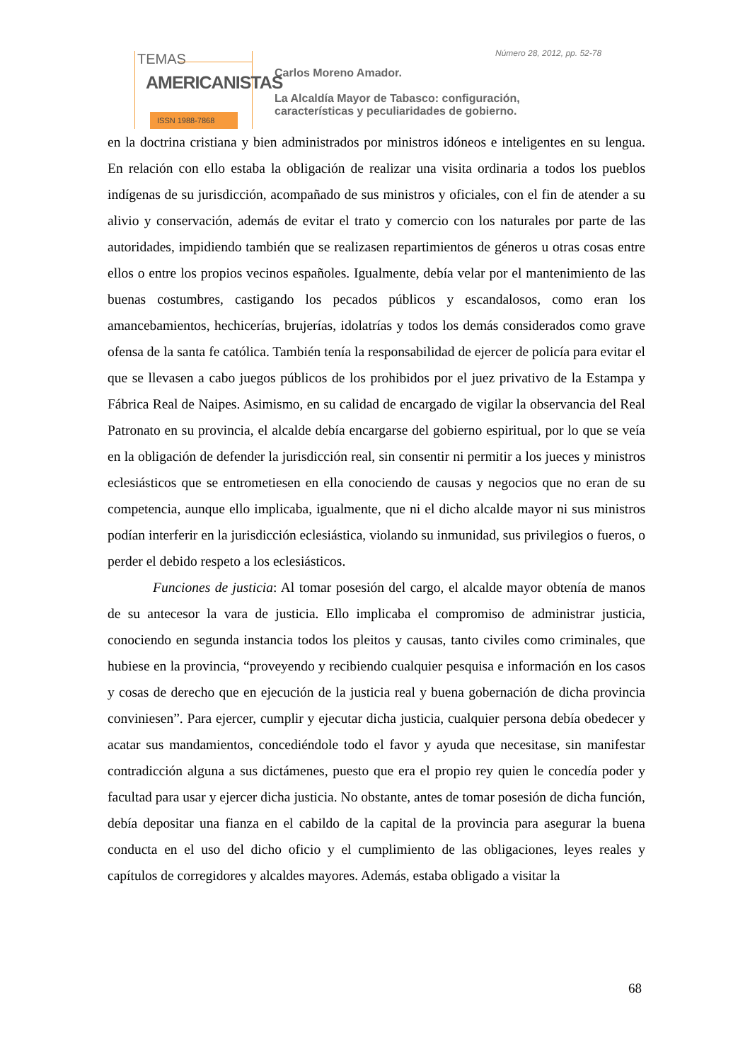TEMAS
AMERICANISTAS
ISSN 1988-7868
Número 28, 2012, pp. 52-78
Carlos Moreno Amador.
La Alcaldía Mayor de Tabasco: configuración,
características y peculiaridades de gobierno.
en la doctrina cristiana y bien administrados por ministros idóneos e inteligentes en su lengua. En relación con ello estaba la obligación de realizar una visita ordinaria a todos los pueblos indígenas de su jurisdicción, acompañado de sus ministros y oficiales, con el fin de atender a su alivio y conservación, además de evitar el trato y comercio con los naturales por parte de las autoridades, impidiendo también que se realizasen repartimientos de géneros u otras cosas entre ellos o entre los propios vecinos españoles. Igualmente, debía velar por el mantenimiento de las buenas costumbres, castigando los pecados públicos y escandalosos, como eran los amancebamientos, hechicerías, brujerías, idolatrías y todos los demás considerados como grave ofensa de la santa fe católica. También tenía la responsabilidad de ejercer de policía para evitar el que se llevasen a cabo juegos públicos de los prohibidos por el juez privativo de la Estampa y Fábrica Real de Naipes. Asimismo, en su calidad de encargado de vigilar la observancia del Real Patronato en su provincia, el alcalde debía encargarse del gobierno espiritual, por lo que se veía en la obligación de defender la jurisdicción real, sin consentir ni permitir a los jueces y ministros eclesiásticos que se entrometiesen en ella conociendo de causas y negocios que no eran de su competencia, aunque ello implicaba, igualmente, que ni el dicho alcalde mayor ni sus ministros podían interferir en la jurisdicción eclesiástica, violando su inmunidad, sus privilegios o fueros, o perder el debido respeto a los eclesiásticos.
Funciones de justicia: Al tomar posesión del cargo, el alcalde mayor obtenía de manos de su antecesor la vara de justicia. Ello implicaba el compromiso de administrar justicia, conociendo en segunda instancia todos los pleitos y causas, tanto civiles como criminales, que hubiese en la provincia, “proveyendo y recibiendo cualquier pesquisa e información en los casos y cosas de derecho que en ejecución de la justicia real y buena gobernación de dicha provincia conviniesen”. Para ejercer, cumplir y ejecutar dicha justicia, cualquier persona debía obedecer y acatar sus mandamientos, concediéndole todo el favor y ayuda que necesitase, sin manifestar contradicción alguna a sus dictámenes, puesto que era el propio rey quien le concedía poder y facultad para usar y ejercer dicha justicia. No obstante, antes de tomar posesión de dicha función, debía depositar una fianza en el cabildo de la capital de la provincia para asegurar la buena conducta en el uso del dicho oficio y el cumplimiento de las obligaciones, leyes reales y capítulos de corregidores y alcaldes mayores. Además, estaba obligado a visitar la
68